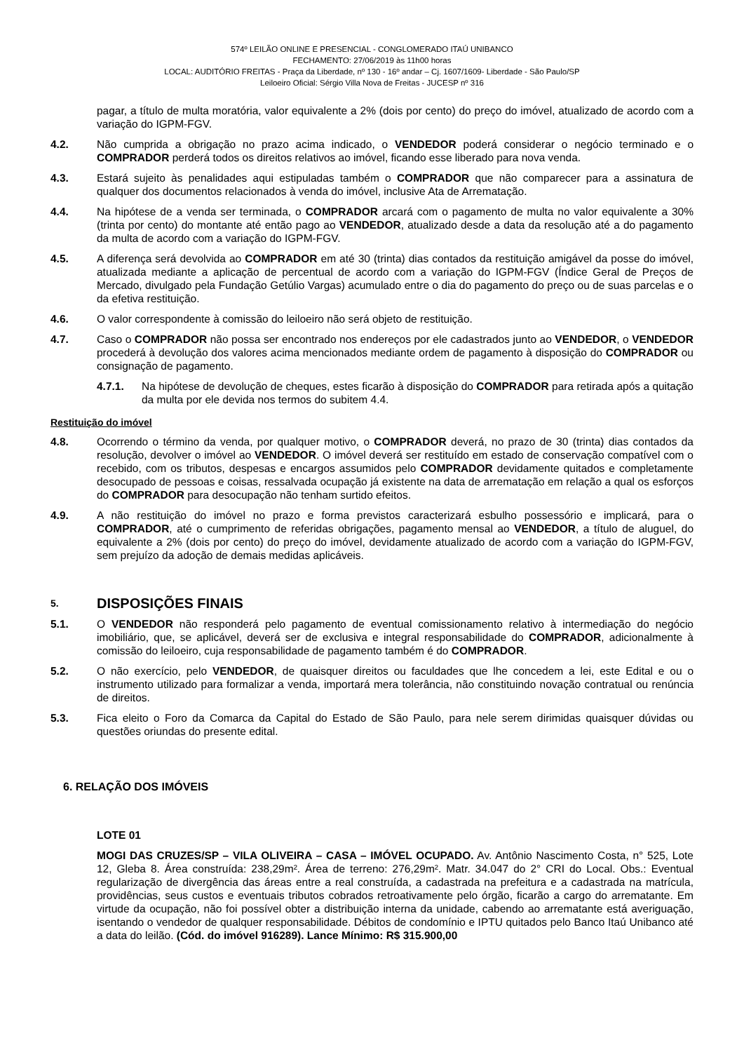574º LEILÃO ONLINE E PRESENCIAL - CONGLOMERADO ITAÚ UNIBANCO
FECHAMENTO: 27/06/2019 às 11h00 horas
LOCAL: AUDITÓRIO FREITAS - Praça da Liberdade, nº 130 - 16º andar – Cj. 1607/1609- Liberdade - São Paulo/SP
Leiloeiro Oficial: Sérgio Villa Nova de Freitas - JUCESP nº 316
pagar, a título de multa moratória, valor equivalente a 2% (dois por cento) do preço do imóvel, atualizado de acordo com a variação do IGPM-FGV.
4.2. Não cumprida a obrigação no prazo acima indicado, o VENDEDOR poderá considerar o negócio terminado e o COMPRADOR perderá todos os direitos relativos ao imóvel, ficando esse liberado para nova venda.
4.3. Estará sujeito às penalidades aqui estipuladas também o COMPRADOR que não comparecer para a assinatura de qualquer dos documentos relacionados à venda do imóvel, inclusive Ata de Arrematação.
4.4. Na hipótese de a venda ser terminada, o COMPRADOR arcará com o pagamento de multa no valor equivalente a 30% (trinta por cento) do montante até então pago ao VENDEDOR, atualizado desde a data da resolução até a do pagamento da multa de acordo com a variação do IGPM-FGV.
4.5. A diferença será devolvida ao COMPRADOR em até 30 (trinta) dias contados da restituição amigável da posse do imóvel, atualizada mediante a aplicação de percentual de acordo com a variação do IGPM-FGV (Índice Geral de Preços de Mercado, divulgado pela Fundação Getúlio Vargas) acumulado entre o dia do pagamento do preço ou de suas parcelas e o da efetiva restituição.
4.6. O valor correspondente à comissão do leiloeiro não será objeto de restituição.
4.7. Caso o COMPRADOR não possa ser encontrado nos endereços por ele cadastrados junto ao VENDEDOR, o VENDEDOR procederá à devolução dos valores acima mencionados mediante ordem de pagamento à disposição do COMPRADOR ou consignação de pagamento.
4.7.1. Na hipótese de devolução de cheques, estes ficarão à disposição do COMPRADOR para retirada após a quitação da multa por ele devida nos termos do subitem 4.4.
Restituição do imóvel
4.8. Ocorrendo o término da venda, por qualquer motivo, o COMPRADOR deverá, no prazo de 30 (trinta) dias contados da resolução, devolver o imóvel ao VENDEDOR. O imóvel deverá ser restituído em estado de conservação compatível com o recebido, com os tributos, despesas e encargos assumidos pelo COMPRADOR devidamente quitados e completamente desocupado de pessoas e coisas, ressalvada ocupação já existente na data de arrematação em relação a qual os esforços do COMPRADOR para desocupação não tenham surtido efeitos.
4.9. A não restituição do imóvel no prazo e forma previstos caracterizará esbulho possessório e implicará, para o COMPRADOR, até o cumprimento de referidas obrigações, pagamento mensal ao VENDEDOR, a título de aluguel, do equivalente a 2% (dois por cento) do preço do imóvel, devidamente atualizado de acordo com a variação do IGPM-FGV, sem prejuízo da adoção de demais medidas aplicáveis.
5. DISPOSIÇÕES FINAIS
5.1. O VENDEDOR não responderá pelo pagamento de eventual comissionamento relativo à intermediação do negócio imobiliário, que, se aplicável, deverá ser de exclusiva e integral responsabilidade do COMPRADOR, adicionalmente à comissão do leiloeiro, cuja responsabilidade de pagamento também é do COMPRADOR.
5.2. O não exercício, pelo VENDEDOR, de quaisquer direitos ou faculdades que lhe concedem a lei, este Edital e ou o instrumento utilizado para formalizar a venda, importará mera tolerância, não constituindo novação contratual ou renúncia de direitos.
5.3. Fica eleito o Foro da Comarca da Capital do Estado de São Paulo, para nele serem dirimidas quaisquer dúvidas ou questões oriundas do presente edital.
6. RELAÇÃO DOS IMÓVEIS
LOTE 01
MOGI DAS CRUZES/SP – VILA OLIVEIRA – CASA – IMÓVEL OCUPADO. Av. Antônio Nascimento Costa, n° 525, Lote 12, Gleba 8. Área construída: 238,29m². Área de terreno: 276,29m². Matr. 34.047 do 2° CRI do Local. Obs.: Eventual regularização de divergência das áreas entre a real construída, a cadastrada na prefeitura e a cadastrada na matrícula, providências, seus custos e eventuais tributos cobrados retroativamente pelo órgão, ficarão a cargo do arrematante. Em virtude da ocupação, não foi possível obter a distribuição interna da unidade, cabendo ao arrematante está averiguação, isentando o vendedor de qualquer responsabilidade. Débitos de condomínio e IPTU quitados pelo Banco Itaú Unibanco até a data do leilão. (Cód. do imóvel 916289). Lance Mínimo: R$ 315.900,00